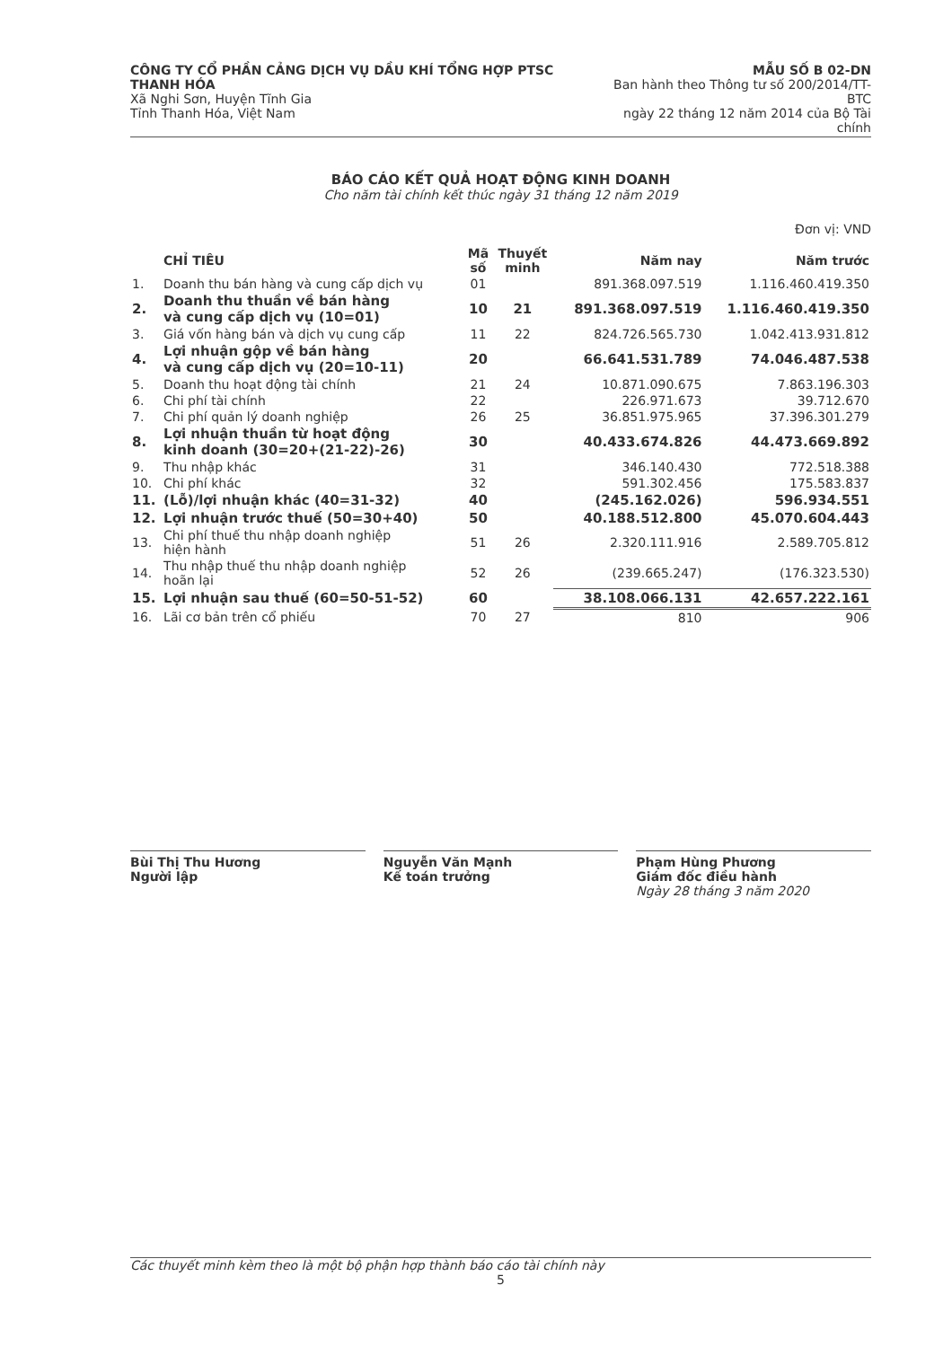CÔNG TY CỔ PHẦN CẢNG DỊCH VỤ DẦU KHÍ TỔNG HỢP PTSC THANH HÓA
Xã Nghi Sơn, Huyện Tĩnh Gia
Tỉnh Thanh Hóa, Việt Nam
MẪU SỐ B 02-DN
Ban hành theo Thông tư số 200/2014/TT-BTC
ngày 22 tháng 12 năm 2014 của Bộ Tài chính
BÁO CÁO KẾT QUẢ HOẠT ĐỘNG KINH DOANH
Cho năm tài chính kết thúc ngày 31 tháng 12 năm 2019
Đơn vị: VND
| | CHỈ TIÊU | Mã số | Thuyết minh | Năm nay | Năm trước |
| --- | --- | --- | --- | --- | --- |
| 1. | Doanh thu bán hàng và cung cấp dịch vụ | 01 | | 891.368.097.519 | 1.116.460.419.350 |
| 2. | Doanh thu thuần về bán hàng và cung cấp dịch vụ (10=01) | 10 | 21 | 891.368.097.519 | 1.116.460.419.350 |
| 3. | Giá vốn hàng bán và dịch vụ cung cấp | 11 | 22 | 824.726.565.730 | 1.042.413.931.812 |
| 4. | Lợi nhuận gộp về bán hàng và cung cấp dịch vụ (20=10-11) | 20 | | 66.641.531.789 | 74.046.487.538 |
| 5. | Doanh thu hoạt động tài chính | 21 | 24 | 10.871.090.675 | 7.863.196.303 |
| 6. | Chi phí tài chính | 22 | | 226.971.673 | 39.712.670 |
| 7. | Chi phí quản lý doanh nghiệp | 26 | 25 | 36.851.975.965 | 37.396.301.279 |
| 8. | Lợi nhuận thuần từ hoạt động kinh doanh (30=20+(21-22)-26) | 30 | | 40.433.674.826 | 44.473.669.892 |
| 9. | Thu nhập khác | 31 | | 346.140.430 | 772.518.388 |
| 10. | Chi phí khác | 32 | | 591.302.456 | 175.583.837 |
| 11. | (Lỗ)/lợi nhuận khác (40=31-32) | 40 | | (245.162.026) | 596.934.551 |
| 12. | Lợi nhuận trước thuế (50=30+40) | 50 | | 40.188.512.800 | 45.070.604.443 |
| 13. | Chi phí thuế thu nhập doanh nghiệp hiện hành | 51 | 26 | 2.320.111.916 | 2.589.705.812 |
| 14. | Thu nhập thuế thu nhập doanh nghiệp hoãn lại | 52 | 26 | (239.665.247) | (176.323.530) |
| 15. | Lợi nhuận sau thuế (60=50-51-52) | 60 | | 38.108.066.131 | 42.657.222.161 |
| 16. | Lãi cơ bản trên cổ phiếu | 70 | 27 | 810 | 906 |
Bùi Thị Thu Hương
Người lập
Nguyễn Văn Mạnh
Kế toán trưởng
Phạm Hùng Phương
Giám đốc điều hành
Ngày 28 tháng 3 năm 2020
Các thuyết minh kèm theo là một bộ phận hợp thành báo cáo tài chính này
5